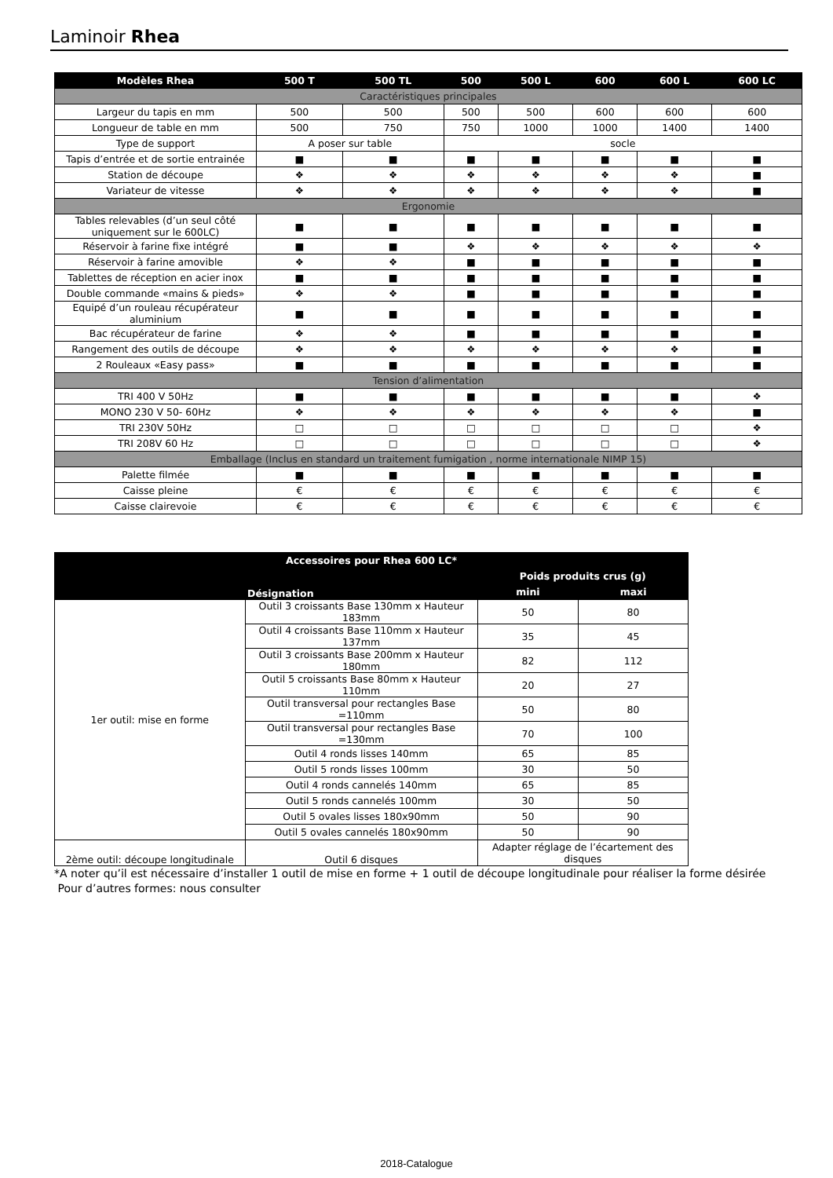Laminoir Rhea
| Modèles Rhea | 500 T | 500 TL | 500 | 500 L | 600 | 600 L | 600 LC |
| --- | --- | --- | --- | --- | --- | --- | --- |
| Caractéristiques principales | | | | | | | |
| Largeur du tapis en mm | 500 | 500 | 500 | 500 | 600 | 600 | 600 |
| Longueur de table en mm | 500 | 750 | 750 | 1000 | 1000 | 1400 | 1400 |
| Type de support | A poser sur table | | socle | | | | |
| Tapis d’entrée et de sortie entrainée | ■ | ■ | ■ | ■ | ■ | ■ | ■ |
| Station de découpe | ❖ | ❖ | ❖ | ❖ | ❖ | ❖ | ■ |
| Variateur de vitesse | ❖ | ❖ | ❖ | ❖ | ❖ | ❖ | ■ |
| Ergonomie | | | | | | | |
| Tables relevables (d’un seul côté uniquement sur le 600LC) | ■ | ■ | ■ | ■ | ■ | ■ | ■ |
| Réservoir à farine fixe intégré | ■ | ■ | ❖ | ❖ | ❖ | ❖ | ❖ |
| Réservoir à farine amovible | ❖ | ❖ | ■ | ■ | ■ | ■ | ■ |
| Tablettes de réception en acier inox | ■ | ■ | ■ | ■ | ■ | ■ | ■ |
| Double commande «mains & pieds» | ❖ | ❖ | ■ | ■ | ■ | ■ | ■ |
| Equipé d’un rouleau récupérateur aluminium | ■ | ■ | ■ | ■ | ■ | ■ | ■ |
| Bac récupérateur de farine | ❖ | ❖ | ■ | ■ | ■ | ■ | ■ |
| Rangement des outils de découpe | ❖ | ❖ | ❖ | ❖ | ❖ | ❖ | ■ |
| 2 Rouleaux «Easy pass» | ■ | ■ | ■ | ■ | ■ | ■ | ■ |
| Tension d’alimentation | | | | | | | |
| TRI 400 V 50Hz | ■ | ■ | ■ | ■ | ■ | ■ | ❖ |
| MONO 230 V 50- 60Hz | ❖ | ❖ | ❖ | ❖ | ❖ | ❖ | ■ |
| TRI 230V 50Hz | □ | □ | □ | □ | □ | □ | ❖ |
| TRI 208V 60 Hz | □ | □ | □ | □ | □ | □ | ❖ |
| Emballage (Inclus en standard un traitement fumigation , norme internationale NIMP 15) | | | | | | | |
| Palette filmée | ■ | ■ | ■ | ■ | ■ | ■ | ■ |
| Caisse pleine | € | € | € | € | € | € | € |
| Caisse clairevoie | € | € | € | € | € | € | € |
| Accessoires pour Rhea 600 LC* | | | |
| --- | --- | --- | --- |
| | Désignation | Poids produits crus (g) | |
| | | mini | maxi |
| 1er outil: mise en forme | Outil 3 croissants Base 130mm x Hauteur 183mm | 50 | 80 |
| | Outil 4 croissants Base 110mm x Hauteur 137mm | 35 | 45 |
| | Outil 3 croissants Base 200mm x Hauteur 180mm | 82 | 112 |
| | Outil 5 croissants Base 80mm x Hauteur 110mm | 20 | 27 |
| | Outil transversal pour rectangles Base =110mm | 50 | 80 |
| | Outil transversal pour rectangles Base =130mm | 70 | 100 |
| | Outil 4 ronds lisses 140mm | 65 | 85 |
| | Outil 5 ronds lisses 100mm | 30 | 50 |
| | Outil 4 ronds cannelés 140mm | 65 | 85 |
| | Outil 5 ronds cannelés 100mm | 30 | 50 |
| | Outil 5 ovales lisses 180x90mm | 50 | 90 |
| | Outil 5 ovales cannelés 180x90mm | 50 | 90 |
| 2ème outil: découpe longitudinale | Outil 6 disques | Adapter réglage de l’écartement des disques | |
*A noter qu’il est nécessaire d’installer 1 outil de mise en forme + 1 outil de découpe longitudinale pour réaliser la forme désirée
Pour d’autres formes: nous consulter
2018-Catalogue